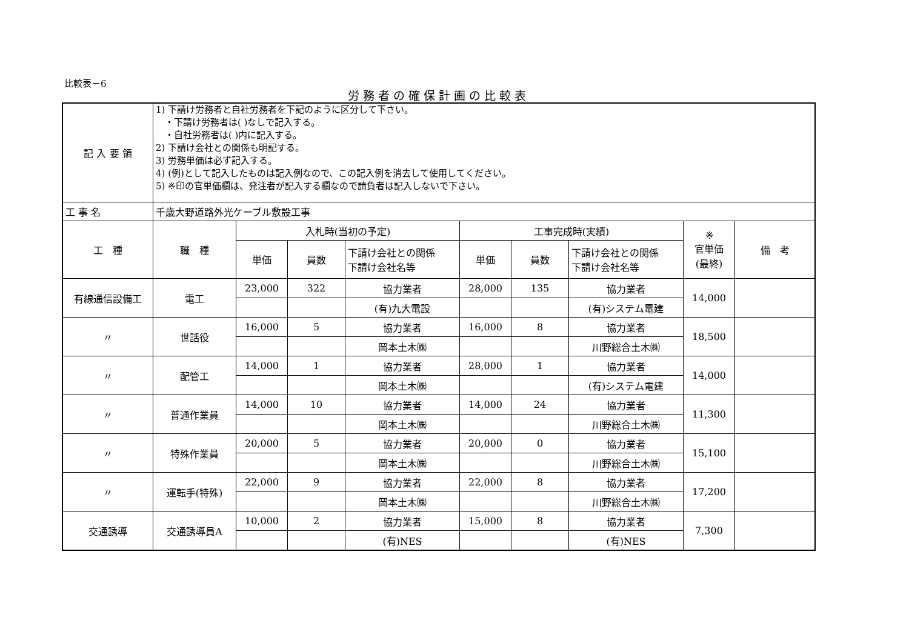比較表－6
労務者の確保計画の比較表
| 記 入 要 領 | 1) 下請け労務者と自社労務者を下記のように区分して下さい。 ・下請け労務者は( )なしで記入する。 ・自社労務者は( )内に記入する。 2) 下請け会社との関係も明記する。 3) 労務単価は必ず記入する。 4) (例)として記入したものは記入例なので、この記入例を消去して使用してください。 5) ※印の官単価欄は、発注者が記入する欄なので請負者は記入しないで下さい。 | | | | | | | | |
| 工 事 名 | 千歳大野道路外光ケーブル敷設工事 | | | | | | | | |
| 工 種 | 職 種 | 入札時(当初の予定) | | | 工事完成時(実績) | | | ※ 官単価 (最終) | 備 考 |
| | | 単価 | 員数 | 下請け会社との関係 下請け会社名等 | 単価 | 員数 | 下請け会社との関係 下請け会社名等 | | |
| 有線通信設備工 | 電工 | 23,000 | 322 | 協力業者 | 28,000 | 135 | 協力業者 | 14,000 | |
| | | | | (有)九大電設 | | | (有)システム電建 | | |
| 〃 | 世話役 | 16,000 | 5 | 協力業者 | 16,000 | 8 | 協力業者 | 18,500 | |
| | | | | 岡本土木㈱ | | | 川野総合土木㈱ | | |
| 〃 | 配管工 | 14,000 | 1 | 協力業者 | 28,000 | 1 | 協力業者 | 14,000 | |
| | | | | 岡本土木㈱ | | | (有)システム電建 | | |
| 〃 | 普通作業員 | 14,000 | 10 | 協力業者 | 14,000 | 24 | 協力業者 | 11,300 | |
| | | | | 岡本土木㈱ | | | 川野総合土木㈱ | | |
| 〃 | 特殊作業員 | 20,000 | 5 | 協力業者 | 20,000 | 0 | 協力業者 | 15,100 | |
| | | | | 岡本土木㈱ | | | 川野総合土木㈱ | | |
| 〃 | 運転手(特殊) | 22,000 | 9 | 協力業者 | 22,000 | 8 | 協力業者 | 17,200 | |
| | | | | 岡本土木㈱ | | | 川野総合土木㈱ | | |
| 交通誘導 | 交通誘導員A | 10,000 | 2 | 協力業者 | 15,000 | 8 | 協力業者 | 7,300 | |
| | | | | (有)NES | | | (有)NES | | |